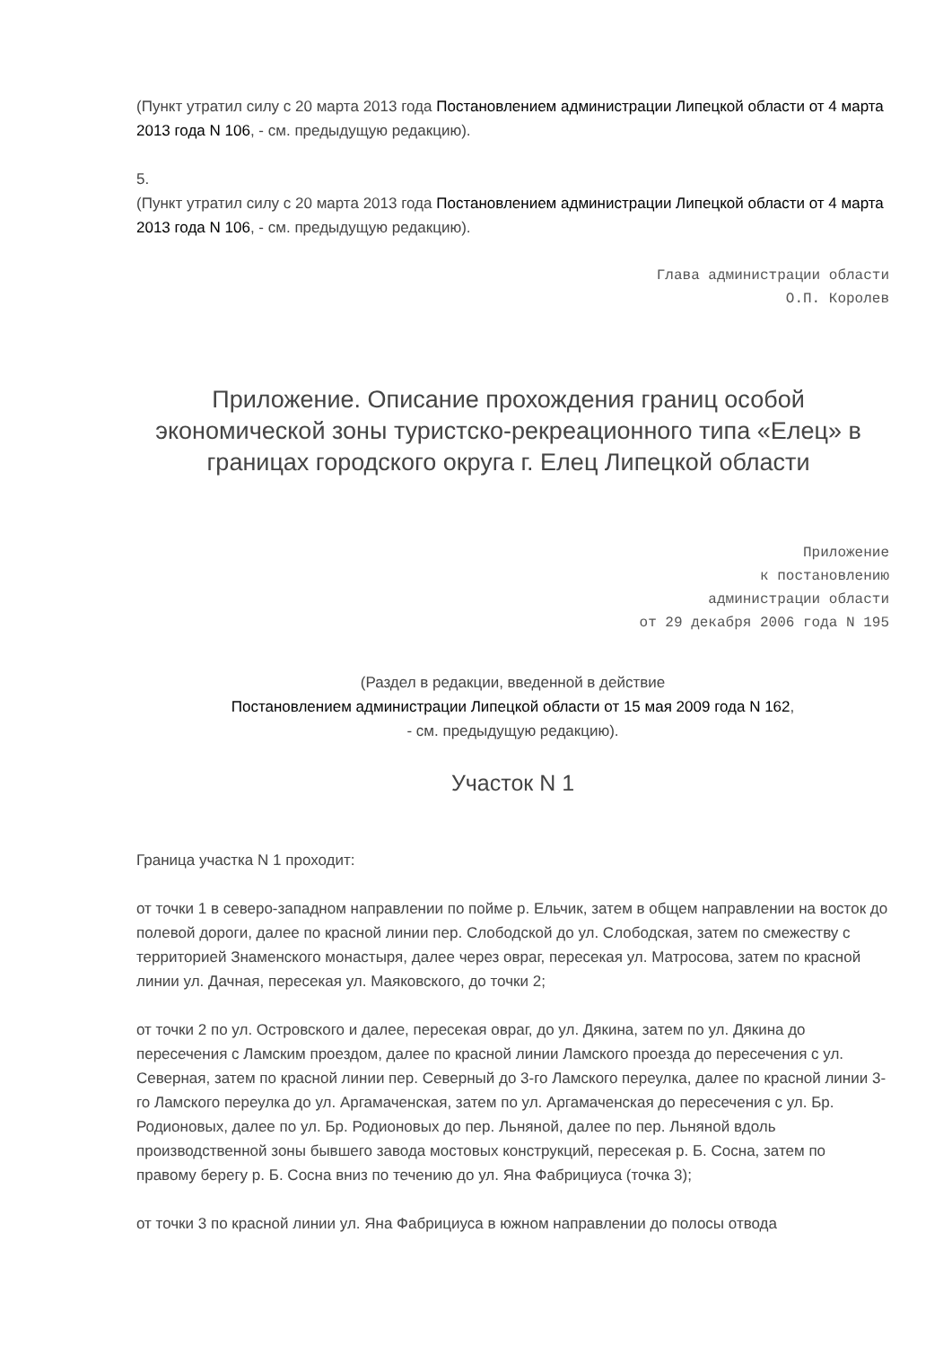(Пункт утратил силу с 20 марта 2013 года Постановлением администрации Липецкой области от 4 марта 2013 года N 106, - см. предыдущую редакцию).
5.
(Пункт утратил силу с 20 марта 2013 года Постановлением администрации Липецкой области от 4 марта 2013 года N 106, - см. предыдущую редакцию).
Глава администрации области
О.П. Королев
Приложение. Описание прохождения границ особой экономической зоны туристско-рекреационного типа «Елец» в границах городского округа г. Елец Липецкой области
Приложение
к постановлению
администрации области
от 29 декабря 2006 года N 195
(Раздел в редакции, введенной в действие
Постановлением администрации Липецкой области от 15 мая 2009 года N 162,
- см. предыдущую редакцию).
Участок N 1
Граница участка N 1 проходит:
от точки 1 в северо-западном направлении по пойме р. Ельчик, затем в общем направлении на восток до полевой дороги, далее по красной линии пер. Слободской до ул. Слободская, затем по смежеству с территорией Знаменского монастыря, далее через овраг, пересекая ул. Матросова, затем по красной линии ул. Дачная, пересекая ул. Маяковского, до точки 2;
от точки 2 по ул. Островского и далее, пересекая овраг, до ул. Дякина, затем по ул. Дякина до пересечения с Ламским проездом, далее по красной линии Ламского проезда до пересечения с ул. Северная, затем по красной линии пер. Северный до 3-го Ламского переулка, далее по красной линии 3-го Ламского переулка до ул. Аргамаченская, затем по ул. Аргамаченская до пересечения с ул. Бр. Родионовых, далее по ул. Бр. Родионовых до пер. Льняной, далее по пер. Льняной вдоль производственной зоны бывшего завода мостовых конструкций, пересекая р. Б. Сосна, затем по правому берегу р. Б. Сосна вниз по течению до ул. Яна Фабрициуса (точка 3);
от точки 3 по красной линии ул. Яна Фабрициуса в южном направлении до полосы отвода